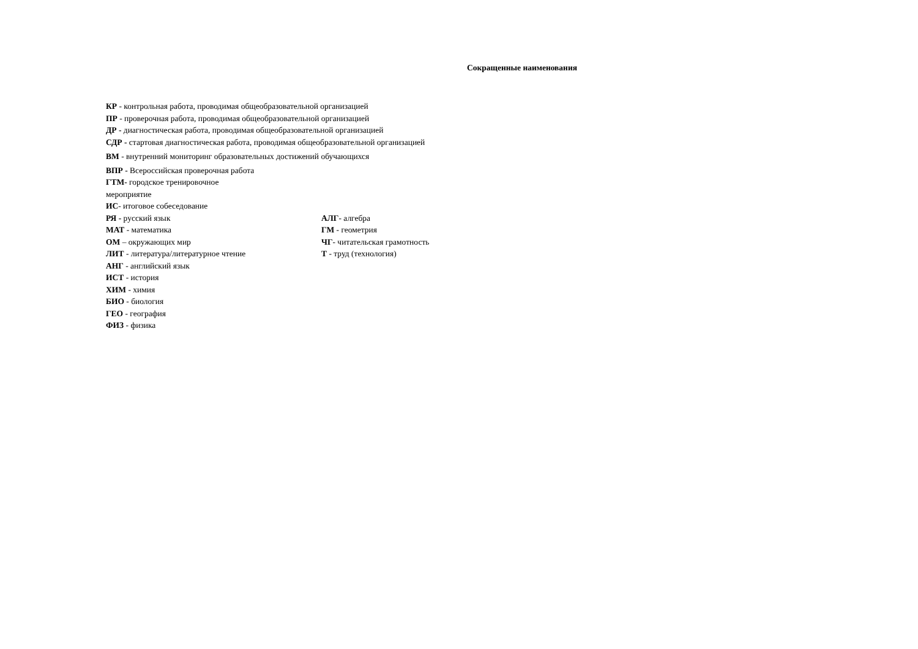Сокращенные наименования
КР - контрольная работа, проводимая общеобразовательной организацией
ПР - проверочная работа, проводимая общеобразовательной организацией
ДР - диагностическая работа, проводимая общеобразовательной организацией
СДР - стартовая диагностическая работа, проводимая общеобразовательной организацией
ВМ - внутренний мониторинг образовательных достижений обучающихся
ВПР - Всероссийская проверочная работа
ГТМ- городское тренировочное
мероприятие
ИС- итоговое собеседование
РЯ - русский язык
МАТ - математика
ОМ – окружающих мир
ЛИТ - литература/литературное чтение
АНГ - английский язык
ИСТ - история
ХИМ - химия
БИО - биология
ГЕО - география
ФИЗ - физика
АЛГ- алгебра
ГМ - геометрия
ЧГ- читательская грамотность
Т - труд (технология)